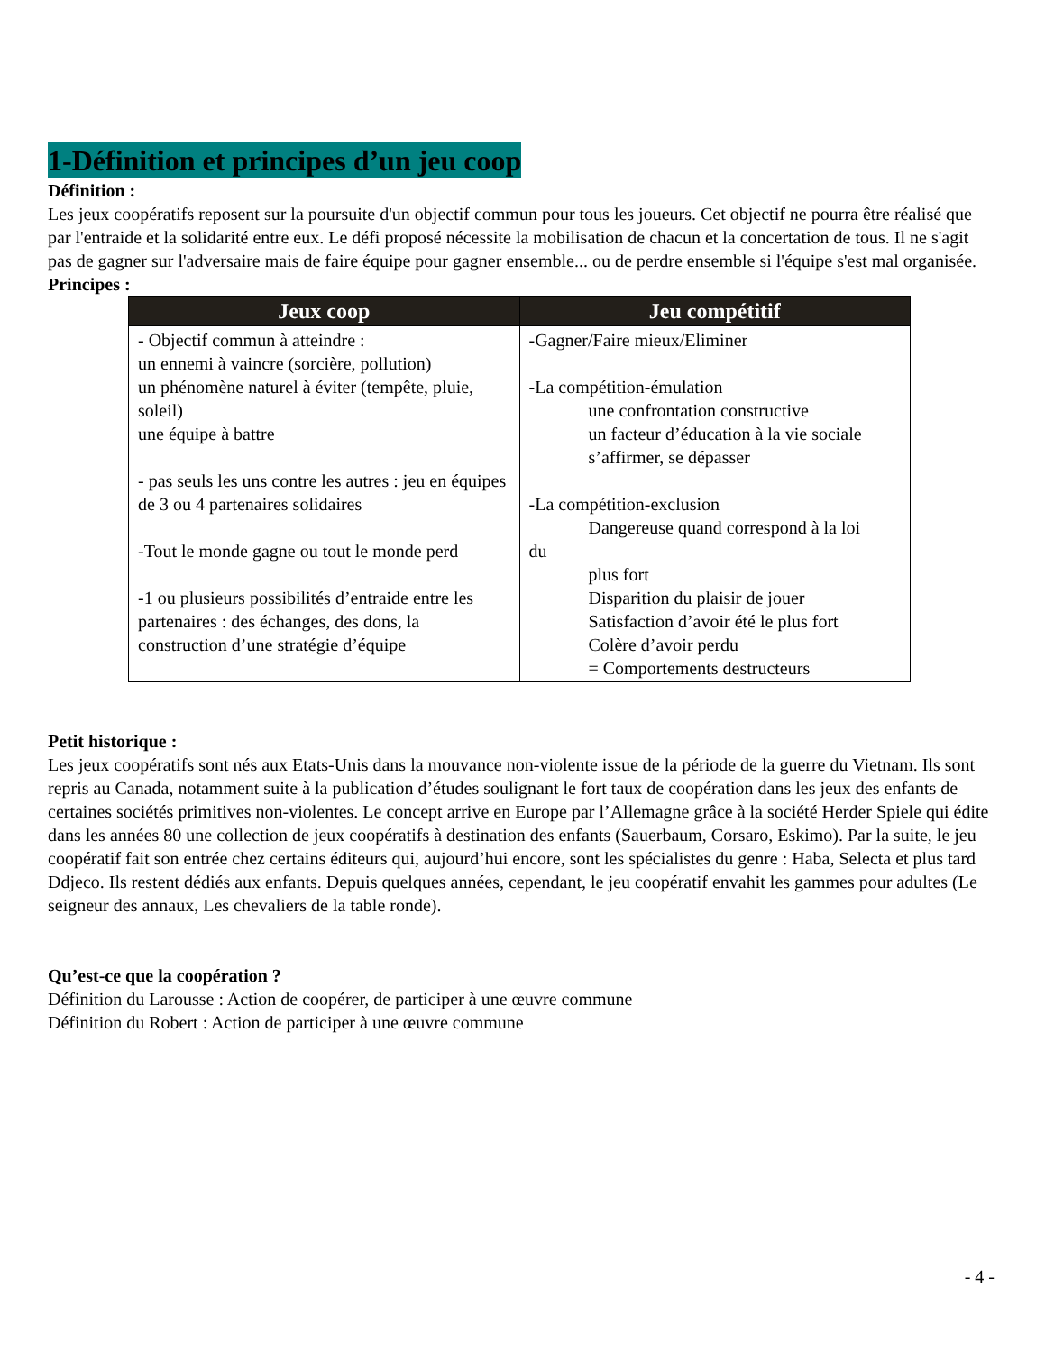1-Définition et principes d’un jeu coop
Définition :
Les jeux coopératifs reposent sur la poursuite d'un objectif commun pour tous les joueurs. Cet objectif ne pourra être réalisé que par l'entraide et la solidarité entre eux. Le défi proposé nécessite la mobilisation de chacun et la concertation de tous. Il ne s'agit pas de gagner sur l'adversaire mais de faire équipe pour gagner ensemble... ou de perdre ensemble si l'équipe s'est mal organisée.
Principes :
| Jeux coop | Jeu compétitif |
| --- | --- |
| - Objectif commun à atteindre : un ennemi à vaincre (sorcière, pollution) un phénomène naturel à éviter (tempête, pluie, soleil) une équipe à battre - pas seuls les uns contre les autres : jeu en équipes de 3 ou 4 partenaires solidaires -Tout le monde gagne ou tout le monde perd -1 ou plusieurs possibilités d’entraide entre les partenaires : des échanges, des dons, la construction d’une stratégie d’équipe | -Gagner/Faire mieux/Eliminer -La compétition-émulation une confrontation constructive un facteur d’éducation à la vie sociale s’affirmer, se dépasser -La compétition-exclusion Dangereuse quand correspond à la loi du plus fort Disparition du plaisir de jouer Satisfaction d’avoir été le plus fort Colère d’avoir perdu = Comportements destructeurs |
Petit historique :
Les jeux coopératifs sont nés aux Etats-Unis dans la mouvance non-violente issue de la période de la guerre du Vietnam. Ils sont repris au Canada, notamment suite à la publication d’études soulignant le fort taux de coopération dans les jeux des enfants de certaines sociétés primitives non-violentes. Le concept arrive en Europe par l’Allemagne grâce à la société Herder Spiele qui édite dans les années 80 une collection de jeux coopératifs à destination des enfants (Sauerbaum, Corsaro, Eskimo). Par la suite, le jeu coopératif fait son entrée chez certains éditeurs qui, aujourd’hui encore, sont les spécialistes du genre : Haba, Selecta et plus tard Ddjeco. Ils restent dédiés aux enfants. Depuis quelques années, cependant, le jeu coopératif envahit les gammes pour adultes (Le seigneur des annaux, Les chevaliers de la table ronde).
Qu’est-ce que la coopération ?
Définition du Larousse : Action de coopérer, de participer à une œuvre commune
Définition du Robert : Action de participer à une œuvre commune
- 4 -